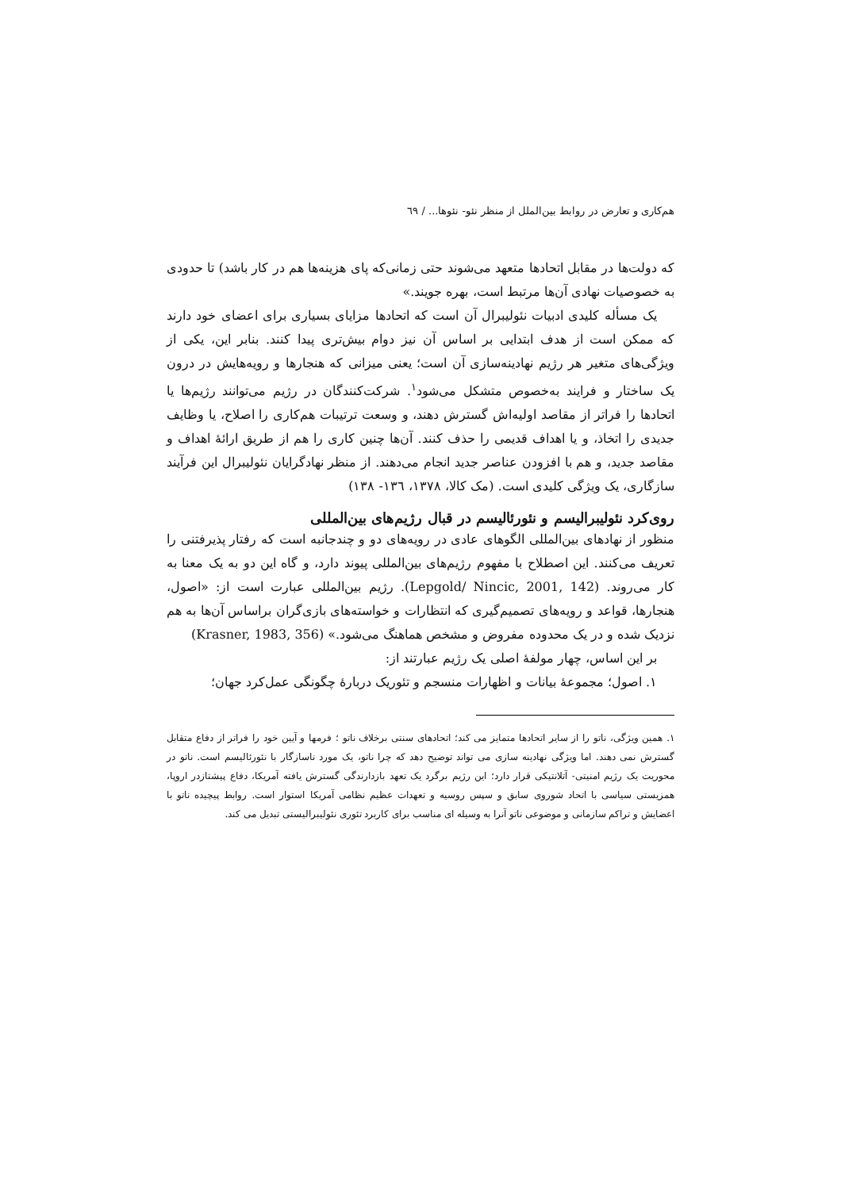هم‌کاری و تعارض در روابط بین‌الملل از منظر نئو- نئوها... / ٦٩
که دولت‌ها در مقابل اتحادها متعهد می‌شوند حتی زمانی‌که پای هزینه‌ها هم در کار باشد) تا حدودی به خصوصیات نهادی آن‌ها مرتبط است، بهره جویند.»
یک مسأله کلیدی ادبیات نئولیبرال آن است که اتحادها مزایای بسیاری برای اعضای خود دارند که ممکن است از هدف ابتدایی بر اساس آن نیز دوام بیش‌تری پیدا کنند. بنابر این، یکی از ویژگی‌های متغیر هر رژیم نهادینه‌سازی آن است؛ یعنی میزانی که هنجارها و رویه‌هایش در درون یک ساختار و فرایند به‌خصوص متشکل می‌شود<sup>١</sup>. شرکت‌کنندگان در رژیم می‌توانند رژیم‌ها یا اتحادها را فراتر از مقاصد اولیه‌اش گسترش دهند، و وسعت ترتیبات هم‌کاری را اصلاح، یا وظایف جدیدی را اتخاذ، و یا اهداف قدیمی را حذف کنند. آن‌ها چنین کاری را هم از طریق ارائهٔ اهداف و مقاصد جدید، و هم با افزودن عناصر جدید انجام می‌دهند. از منظر نهادگرایان نئولیبرال این فرآیند سازگاری، یک ویژگی کلیدی است. (مک کالا، ١٣٧٨، ١٣٦- ١٣٨)
روی‌کرد نئولیبرالیسم و نئورئالیسم در قبال رژیم‌های بین‌المللی
منظور از نهادهای بین‌المللی الگوهای عادی در رویه‌های دو و چندجانبه است که رفتار پذیرفتنی را تعریف می‌کنند. این اصطلاح با مفهوم رژیم‌های بین‌المللی پیوند دارد، و گاه این دو به یک معنا به کار می‌روند. (Lepgold/ Nincic, 2001, 142). رژیم بین‌المللی عبارت است از: «اصول، هنجارها، قواعد و رویه‌های تصمیم‌گیری که انتظارات و خواسته‌های بازی‌گران براساس آن‌ها به هم نزدیک شده و در یک محدوده مفروض و مشخص هماهنگ می‌شود.» (Krasner, 1983, 356)
بر این اساس، چهار مولفهٔ اصلی یک رژیم عبارتند از:
١. اصول؛ مجموعهٔ بیانات و اظهارات منسجم و تئوریک دربارهٔ چگونگی عمل‌کرد جهان؛
١. همین ویژگی، ناتو را از سایر اتحادها متمایز می کند؛ اتحادهای سنتی برخلاف ناتو ؛ فرمها و آیین خود را فراتر از دفاع متقابل گسترش نمی دهند. اما ویژگی نهادینه سازی می تواند توضیح دهد که چرا ناتو، یک مورد ناسازگار با نئورئالیسم است. ناتو در محوریت یک رژیم امنیتی- آتلانتیکی قرار دارد؛ این رژیم برگرد یک تعهد بازدارندگی گسترش یافته آمریکا، دفاع پیشتازدر اروپا، همزیستی سیاسی با اتحاد شوروی سابق و سپس روسیه و تعهدات عظیم نظامی آمریکا استوار است. روابط پیچیده ناتو با اعضایش و تراکم سازمانی و موضوعی ناتو آنرا به وسیله ای مناسب برای کاربرد تئوری نئولیبرالیستی تبدیل می کند.